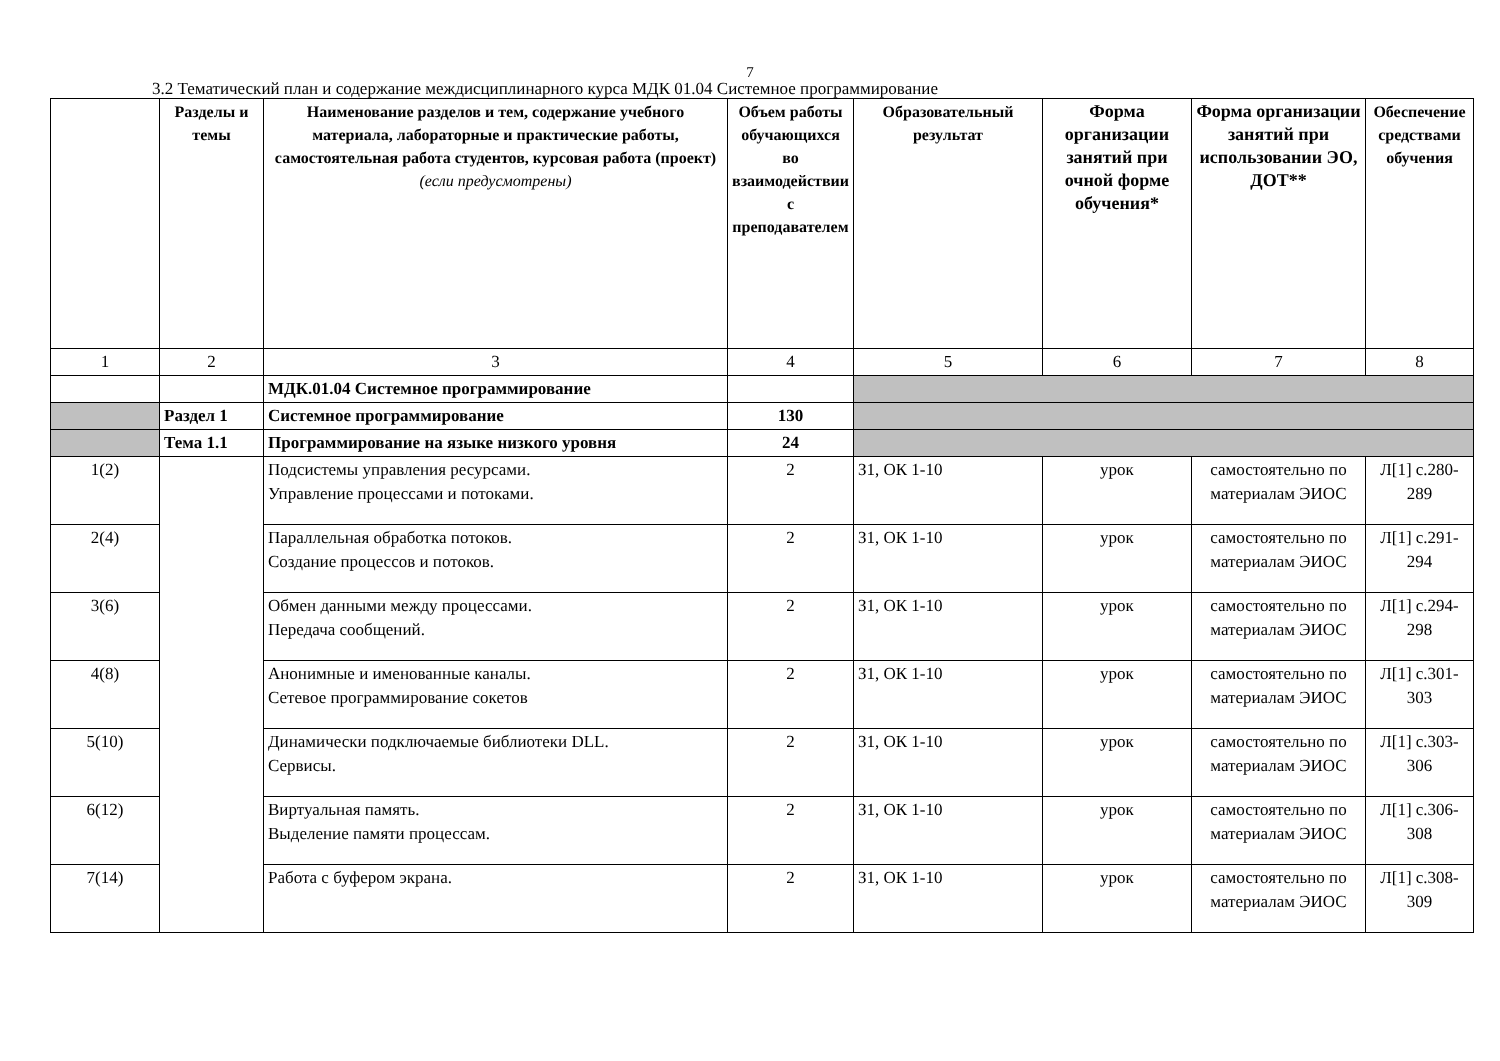7
3.2 Тематический план и содержание междисциплинарного курса МДК 01.04 Системное программирование
| | Разделы и темы | Наименование разделов и тем, содержание учебного материала, лабораторные и практические работы, самостоятельная работа студентов, курсовая работа (проект) (если предусмотрены) | Объем работы обучающихся во взаимодействии с преподавателем | Образовательный результат | Форма организации занятий при очной форме обучения* | Форма организации занятий при использовании ЭО, ДОТ** | Обеспечение средствами обучения |
| --- | --- | --- | --- | --- | --- | --- | --- |
| 1 | 2 | 3 | 4 | 5 | 6 | 7 | 8 |
| | | МДК.01.04 Системное программирование | | | | | |
| | Раздел 1 | Системное программирование | 130 | | | | |
| | Тема 1.1 | Программирование на языке низкого уровня | 24 | | | | |
| 1(2) | | Подсистемы управления ресурсами. Управление процессами и потоками. | 2 | З1, ОК 1-10 | урок | самостоятельно по материалам ЭИОС | Л[1] с.280-289 |
| 2(4) | | Параллельная обработка потоков. Создание процессов и потоков. | 2 | З1, ОК 1-10 | урок | самостоятельно по материалам ЭИОС | Л[1] с.291-294 |
| 3(6) | | Обмен данными между процессами. Передача сообщений. | 2 | З1, ОК 1-10 | урок | самостоятельно по материалам ЭИОС | Л[1] с.294-298 |
| 4(8) | | Анонимные и именованные каналы. Сетевое программирование сокетов | 2 | З1, ОК 1-10 | урок | самостоятельно по материалам ЭИОС | Л[1] с.301-303 |
| 5(10) | | Динамически подключаемые библиотеки DLL. Сервисы. | 2 | З1, ОК 1-10 | урок | самостоятельно по материалам ЭИОС | Л[1] с.303-306 |
| 6(12) | | Виртуальная память. Выделение памяти процессам. | 2 | З1, ОК 1-10 | урок | самостоятельно по материалам ЭИОС | Л[1] с.306-308 |
| 7(14) | | Работа с буфером экрана. | 2 | З1, ОК 1-10 | урок | самостоятельно по материалам ЭИОС | Л[1] с.308-309 |